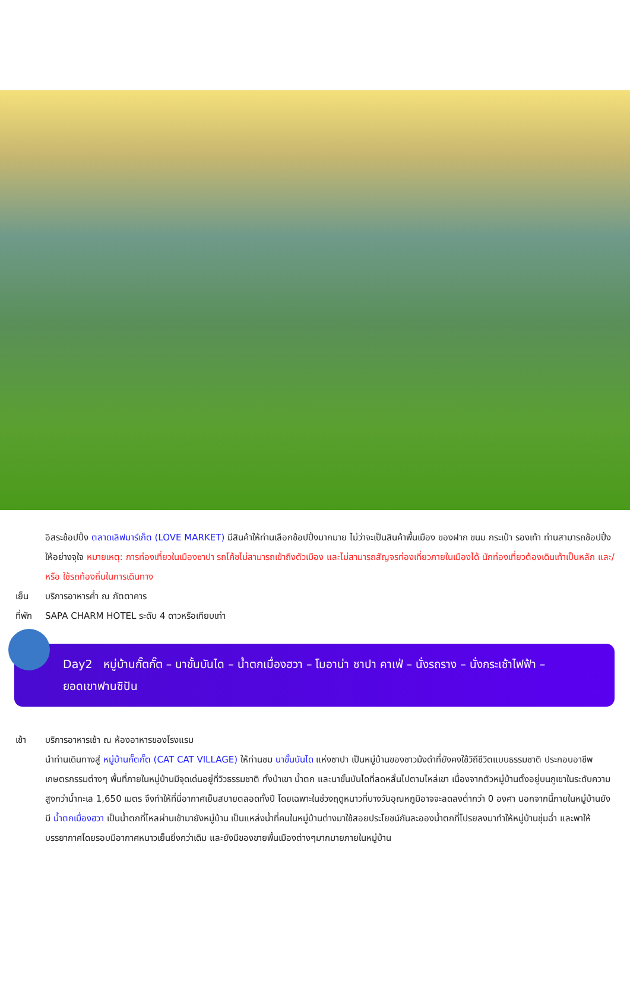อิสระช้อปปิ้ง ตลาดเลิฟมาร์เก็ต (LOVE MARKET) มีสินค้าให้ท่านเลือกช้อปปิ้งมากมาย ไม่ว่าจะเป็นสินค้าพื้นเมือง ของฝาก ขนม กระเป๋า รองเท้า ท่านสามารถช้อปปิ้งให้อย่างจุใจ หมายเหตุ: การท่องเที่ยวในเมืองซาปา รถโค้ชไม่สามารถเข้าถึงตัวเมือง และไม่สามารถสัญจรท่องเที่ยวภายในเมืองได้ นักท่องเที่ยวต้องเดินเท้าเป็นหลัก และ/หรือ ใช้รถท้องถิ่นในการเดินทาง
เย็น บริการอาหารค่ำ ณ ภัตตาคาร
ที่พัก
SAPA CHARM HOTEL ระดับ 4 ดาวหรือเทียบเท่า
Day2 หมู่บ้านกั๊ตกั๊ต – นาขั้นบันได – น้ำตกเมื่องฮวา – โมอาน่า ซาปา คาเฟ่ – นั่งรถราง – นั่งกระเช้าไฟฟ้า – ยอดเขาฟานซิปัน
เช้า บริการอาหารเช้า ณ ห้องอาหารของโรงแรม
นำท่านเดินทางสู่ หมู่บ้านกั๊ตกั๊ต (CAT CAT VILLAGE) ให้ท่านชม นาขั้นบันได แห่งซาปา เป็นหมู่บ้านของชาวม้งดำที่ยังคงใช้วิถีชีวิตแบบธรรมชาติ ประกอบอาชีพเกษตรกรรมต่างๆ พื้นที่ภายในหมู่บ้านมีจุดเด่นอยู่ที่วิวธรรมชาติ ทั้งป่าเขา น้ำตก และนาขั้นบันไดที่ลดหลั่นไปตามไหล่เขา เนื่องจากตัวหมู่บ้านตั้งอยู่บนภูเขาในระดับความสูงกว่าน้ำทะเล 1,650 เมตร จึงทำให้ที่นี่อากาศเย็นสบายตลอดทั้งปี โดยเฉพาะในช่วงฤดูหนาวที่บางวันอุณหภูมิอาจจะลดลงต่ำกว่า 0 องศา นอกจากนี้ภายในหมู่บ้านยังมี น้ำตกเมื่องฮวา เป็นน้ำตกที่ไหลผ่านเข้ามายังหมู่บ้าน เป็นแหล่งน้ำที่คนในหมู่บ้านต่างมาใช้สอยประโยชน์กันละอองน้ำตกที่โปรยลงมาทำให้หมู่บ้านชุ่มฉ่ำ และพาให้บรรยากาศโดยรอบมีอากาศหนาวเย็นยิ่งกว่าเดิม และยังมีของขายพื้นเมืองต่างๆมากมายภายในหมู่บ้าน